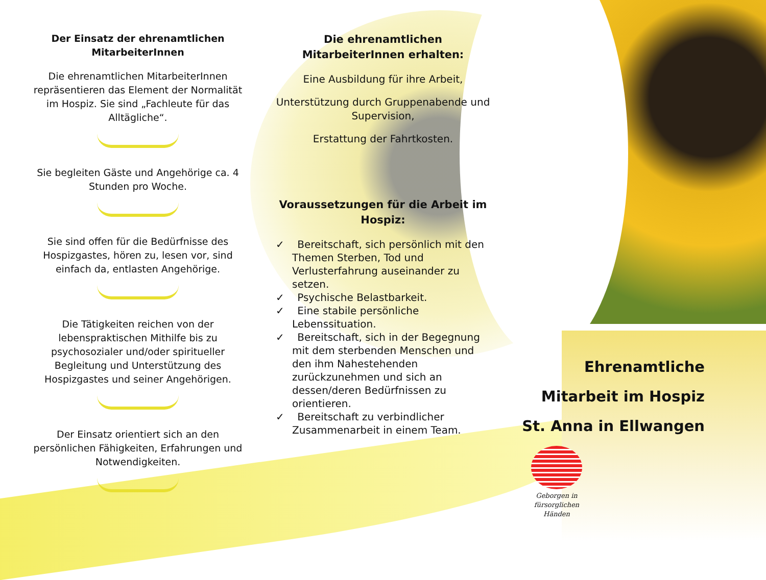Der Einsatz der ehrenamtlichen MitarbeiterInnen
Die ehrenamtlichen MitarbeiterInnen repräsentieren das Element der Normalität im Hospiz. Sie sind „Fachleute für das Alltägliche“.
Sie begleiten Gäste und Angehörige ca. 4 Stunden pro Woche.
Sie sind offen für die Bedürfnisse des Hospizgastes, hören zu, lesen vor, sind einfach da, entlasten Angehörige.
Die Tätigkeiten reichen von der lebenspraktischen Mithilfe bis zu psychosozialer und/oder spiritueller Begleitung und Unterstützung des Hospizgastes und seiner Angehörigen.
Der Einsatz orientiert sich an den persönlichen Fähigkeiten, Erfahrungen und Notwendigkeiten.
Die ehrenamtlichen MitarbeiterInnen erhalten:
Eine Ausbildung für ihre Arbeit,
Unterstützung durch Gruppenabende und Supervision,
Erstattung der Fahrtkosten.
Voraussetzungen für die Arbeit im Hospiz:
✓ Bereitschaft, sich persönlich mit den Themen Sterben, Tod und Verlusterfahrung auseinander zu setzen.
✓ Psychische Belastbarkeit.
✓ Eine stabile persönliche Lebenssituation.
✓ Bereitschaft, sich in der Begegnung mit dem sterbenden Menschen und den ihm Nahestehenden zurückzunehmen und sich an dessen/deren Bedürfnissen zu orientieren.
✓ Bereitschaft zu verbindlicher Zusammenarbeit in einem Team.
Ehrenamtliche
Mitarbeit im Hospiz
St. Anna in Ellwangen
Geborgen in
fürsorglichen Händen